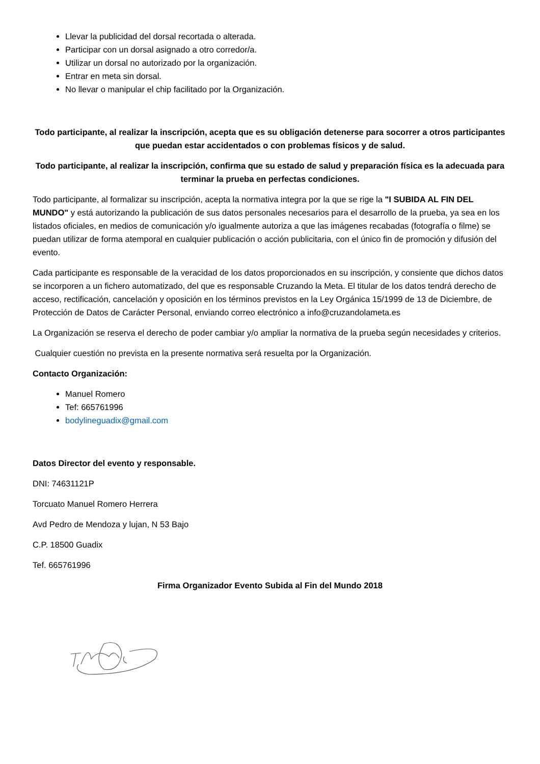Llevar la publicidad del dorsal recortada o alterada.
Participar con un dorsal asignado a otro corredor/a.
Utilizar un dorsal no autorizado por la organización.
Entrar en meta sin dorsal.
No llevar o manipular el chip facilitado por la Organización.
Todo participante, al realizar la inscripción, acepta que es su obligación detenerse para socorrer a otros participantes que puedan estar accidentados o con problemas físicos y de salud.
Todo participante, al realizar la inscripción, confirma que su estado de salud y preparación física es la adecuada para terminar la prueba en perfectas condiciones.
Todo participante, al formalizar su inscripción, acepta la normativa integra por la que se rige la "I SUBIDA AL FIN DEL MUNDO" y está autorizando la publicación de sus datos personales necesarios para el desarrollo de la prueba, ya sea en los listados oficiales, en medios de comunicación y/o igualmente autoriza a que las imágenes recabadas (fotografía o filme) se puedan utilizar de forma atemporal en cualquier publicación o acción publicitaria, con el único fin de promoción y difusión del evento.
Cada participante es responsable de la veracidad de los datos proporcionados en su inscripción, y consiente que dichos datos se incorporen a un fichero automatizado, del que es responsable Cruzando la Meta. El titular de los datos tendrá derecho de acceso, rectificación, cancelación y oposición en los términos previstos en la Ley Orgánica 15/1999 de 13 de Diciembre, de Protección de Datos de Carácter Personal, enviando correo electrónico a info@cruzandolameta.es
La Organización se reserva el derecho de poder cambiar y/o ampliar la normativa de la prueba según necesidades y criterios.
Cualquier cuestión no prevista en la presente normativa será resuelta por la Organización.
Contacto Organización:
Manuel Romero
Tef: 665761996
bodylineguadix@gmail.com
Datos Director del evento y responsable.
DNI: 74631121P
Torcuato Manuel Romero Herrera
Avd Pedro de Mendoza y lujan, N 53 Bajo
C.P. 18500 Guadix
Tef. 665761996
Firma Organizador Evento Subida al Fin del Mundo 2018